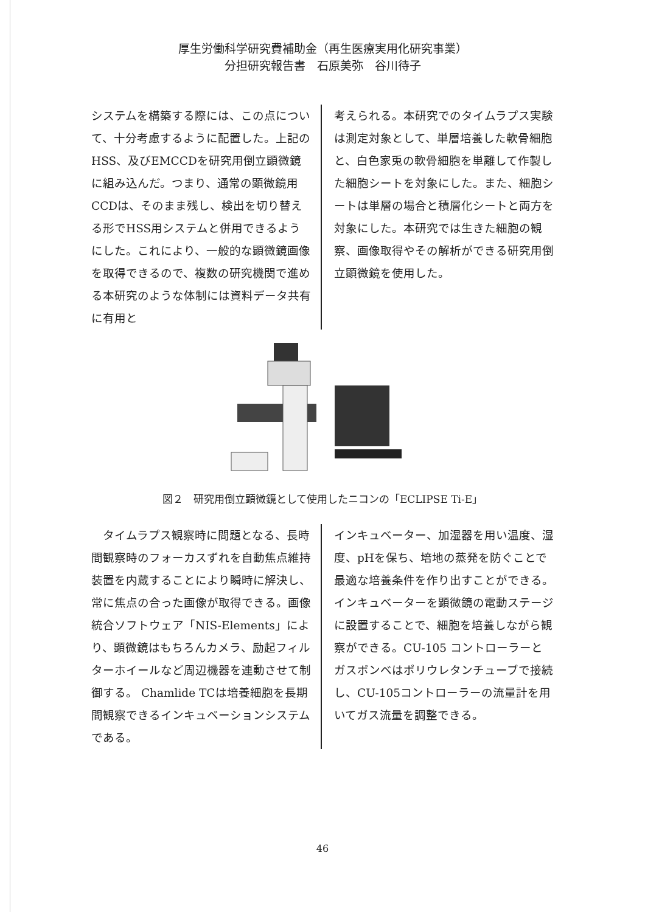厚生労働科学研究費補助金（再生医療実用化研究事業）
分担研究報告書　石原美弥　谷川待子
システムを構築する際には、この点について、十分考慮するように配置した。上記のHSS、及びEMCCDを研究用倒立顕微鏡に組み込んだ。つまり、通常の顕微鏡用CCDは、そのまま残し、検出を切り替える形でHSS用システムと併用できるようにした。これにより、一般的な顕微鏡画像を取得できるので、複数の研究機関で進める本研究のような体制には資料データ共有に有用と
考えられる。本研究でのタイムラプス実験は測定対象として、単層培養した軟骨細胞と、白色家兎の軟骨細胞を単離して作製した細胞シートを対象にした。また、細胞シートは単層の場合と積層化シートと両方を対象にした。本研究では生きた細胞の観察、画像取得やその解析ができる研究用倒立顕微鏡を使用した。
図２　研究用倒立顕微鏡として使用したニコンの「ECLIPSE Ti-E」
　タイムラプス観察時に問題となる、長時間観察時のフォーカスずれを自動焦点維持装置を内蔵することにより瞬時に解決し、常に焦点の合った画像が取得できる。画像統合ソフトウェア「NIS-Elements」により、顕微鏡はもちろんカメラ、励起フィルターホイールなど周辺機器を連動させて制御する。 Chamlide TCは培養細胞を長期間観察できるインキュベーションシステムである。
インキュベーター、加湿器を用い温度、湿度、pHを保ち、培地の蒸発を防ぐことで最適な培養条件を作り出すことができる。インキュベーターを顕微鏡の電動ステージに設置することで、細胞を培養しながら観察ができる。CU-105 コントローラーとガスボンベはポリウレタンチューブで接続し、CU-105コントローラーの流量計を用いてガス流量を調整できる。
46